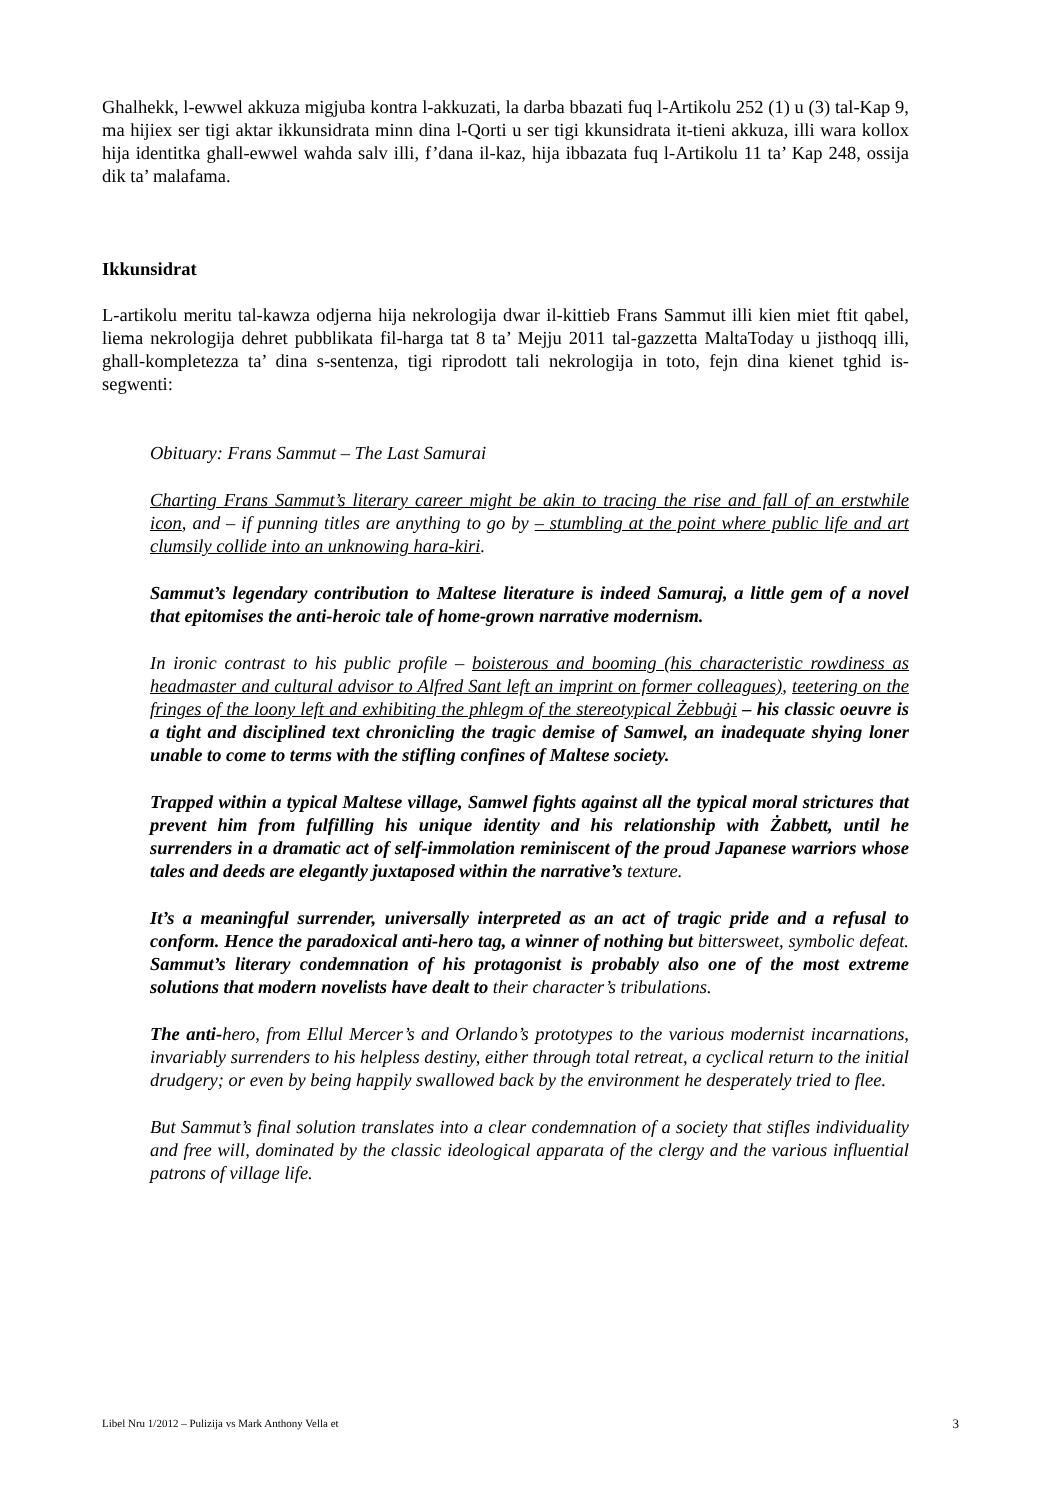Ghalhekk, l-ewwel akkuza migjuba kontra l-akkuzati, la darba bbazati fuq l-Artikolu 252 (1) u (3) tal-Kap 9, ma hijiex ser tigi aktar ikkunsidrata minn dina l-Qorti u ser tigi kkunsidrata it-tieni akkuza, illi wara kollox hija identitka ghall-ewwel wahda salv illi, f’dana il-kaz, hija ibbazata fuq l-Artikolu 11 ta’ Kap 248, ossija dik ta’ malafama.
Ikkunsidrat
L-artikolu meritu tal-kawza odjerna hija nekrologija dwar il-kittieb Frans Sammut illi kien miet ftit qabel, liema nekrologija dehret pubblikata fil-harga tat 8 ta’ Mejju 2011 tal-gazzetta MaltaToday u jisthoqq illi, ghall-kompletezza ta’ dina s-sentenza, tigi riprodott tali nekrologija in toto, fejn dina kienet tghid is-segwenti:
Obituary: Frans Sammut – The Last Samurai
Charting Frans Sammut’s literary career might be akin to tracing the rise and fall of an erstwhile icon, and – if punning titles are anything to go by – stumbling at the point where public life and art clumsily collide into an unknowing hara-kiri.
Sammut’s legendary contribution to Maltese literature is indeed Samuraj, a little gem of a novel that epitomises the anti-heroic tale of home-grown narrative modernism.
In ironic contrast to his public profile – boisterous and booming (his characteristic rowdiness as headmaster and cultural advisor to Alfred Sant left an imprint on former colleagues), teetering on the fringes of the loony left and exhibiting the phlegm of the stereotypical Żebbuġi – his classic oeuvre is a tight and disciplined text chronicling the tragic demise of Samwel, an inadequate shying loner unable to come to terms with the stifling confines of Maltese society.
Trapped within a typical Maltese village, Samwel fights against all the typical moral strictures that prevent him from fulfilling his unique identity and his relationship with Żabbett, until he surrenders in a dramatic act of self-immolation reminiscent of the proud Japanese warriors whose tales and deeds are elegantly juxtaposed within the narrative’s texture.
It’s a meaningful surrender, universally interpreted as an act of tragic pride and a refusal to conform. Hence the paradoxical anti-hero tag, a winner of nothing but bittersweet, symbolic defeat. Sammut’s literary condemnation of his protagonist is probably also one of the most extreme solutions that modern novelists have dealt to their character’s tribulations.
The anti-hero, from Ellul Mercer’s and Orlando’s prototypes to the various modernist incarnations, invariably surrenders to his helpless destiny, either through total retreat, a cyclical return to the initial drudgery; or even by being happily swallowed back by the environment he desperately tried to flee.
But Sammut’s final solution translates into a clear condemnation of a society that stifles individuality and free will, dominated by the classic ideological apparata of the clergy and the various influential patrons of village life.
Libel Nru 1/2012 – Pulizija vs Mark Anthony Vella et 3